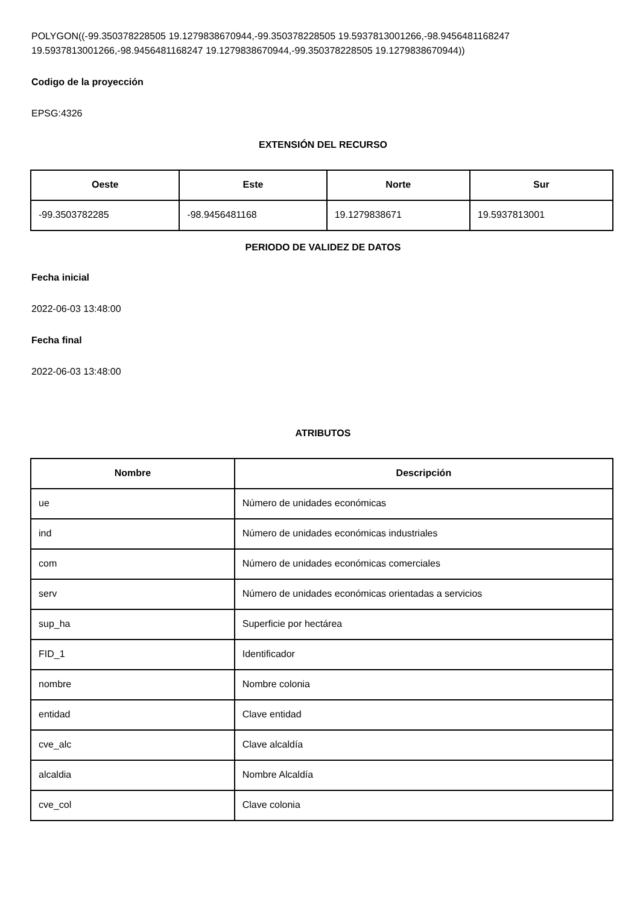POLYGON((-99.350378228505 19.1279838670944,-99.350378228505 19.5937813001266,-98.9456481168247 19.5937813001266,-98.9456481168247 19.1279838670944,-99.350378228505 19.1279838670944))
Codigo de la proyección
EPSG:4326
EXTENSIÓN DEL RECURSO
| Oeste | Este | Norte | Sur |
| --- | --- | --- | --- |
| -99.3503782285 | -98.9456481168 | 19.1279838671 | 19.5937813001 |
PERIODO DE VALIDEZ DE DATOS
Fecha inicial
2022-06-03 13:48:00
Fecha final
2022-06-03 13:48:00
ATRIBUTOS
| Nombre | Descripción |
| --- | --- |
| ue | Número de unidades económicas |
| ind | Número de unidades económicas industriales |
| com | Número de unidades económicas comerciales |
| serv | Número de unidades económicas orientadas a servicios |
| sup_ha | Superficie por hectárea |
| FID_1 | Identificador |
| nombre | Nombre colonia |
| entidad | Clave entidad |
| cve_alc | Clave alcaldía |
| alcaldia | Nombre Alcaldía |
| cve_col | Clave colonia |